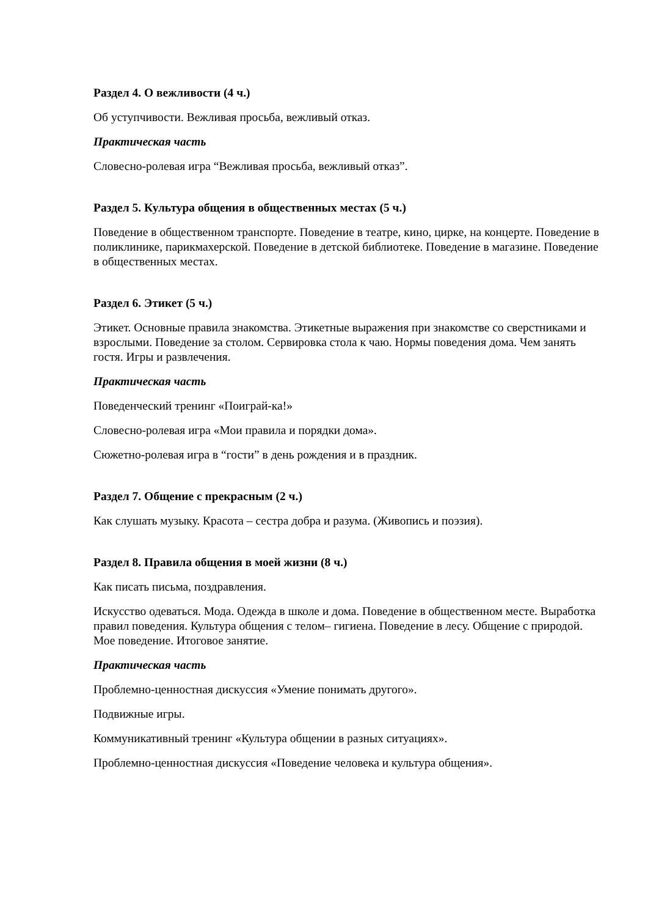Раздел 4. О вежливости (4 ч.)
Об уступчивости. Вежливая просьба, вежливый отказ.
Практическая часть
Словесно-ролевая игра “Вежливая просьба, вежливый отказ”.
Раздел 5. Культура общения в общественных местах (5 ч.)
Поведение в общественном транспорте. Поведение в театре, кино, цирке, на концерте. Поведение в поликлинике, парикмахерской. Поведение в детской библиотеке. Поведение в магазине. Поведение в общественных местах.
Раздел 6. Этикет (5 ч.)
Этикет. Основные правила знакомства. Этикетные выражения при знакомстве со сверстниками и взрослыми. Поведение за столом. Сервировка стола к чаю. Нормы поведения дома. Чем занять гостя. Игры и развлечения.
Практическая часть
Поведенческий тренинг «Поиграй-ка!»
Словесно-ролевая игра «Мои правила и порядки дома».
Сюжетно-ролевая игра в “гости” в день рождения и в праздник.
Раздел 7. Общение с прекрасным (2 ч.)
Как слушать музыку. Красота – сестра добра и разума. (Живопись и поэзия).
Раздел 8. Правила общения в моей жизни (8 ч.)
Как писать письма, поздравления.
Искусство одеваться. Мода. Одежда в школе и дома. Поведение в общественном месте. Выработка правил поведения. Культура общения с телом– гигиена. Поведение в лесу. Общение с природой. Мое поведение. Итоговое занятие.
Практическая часть
Проблемно-ценностная дискуссия «Умение понимать другого».
Подвижные игры.
Коммуникативный тренинг «Культура общении в разных ситуациях».
Проблемно-ценностная дискуссия «Поведение человека и культура общения».